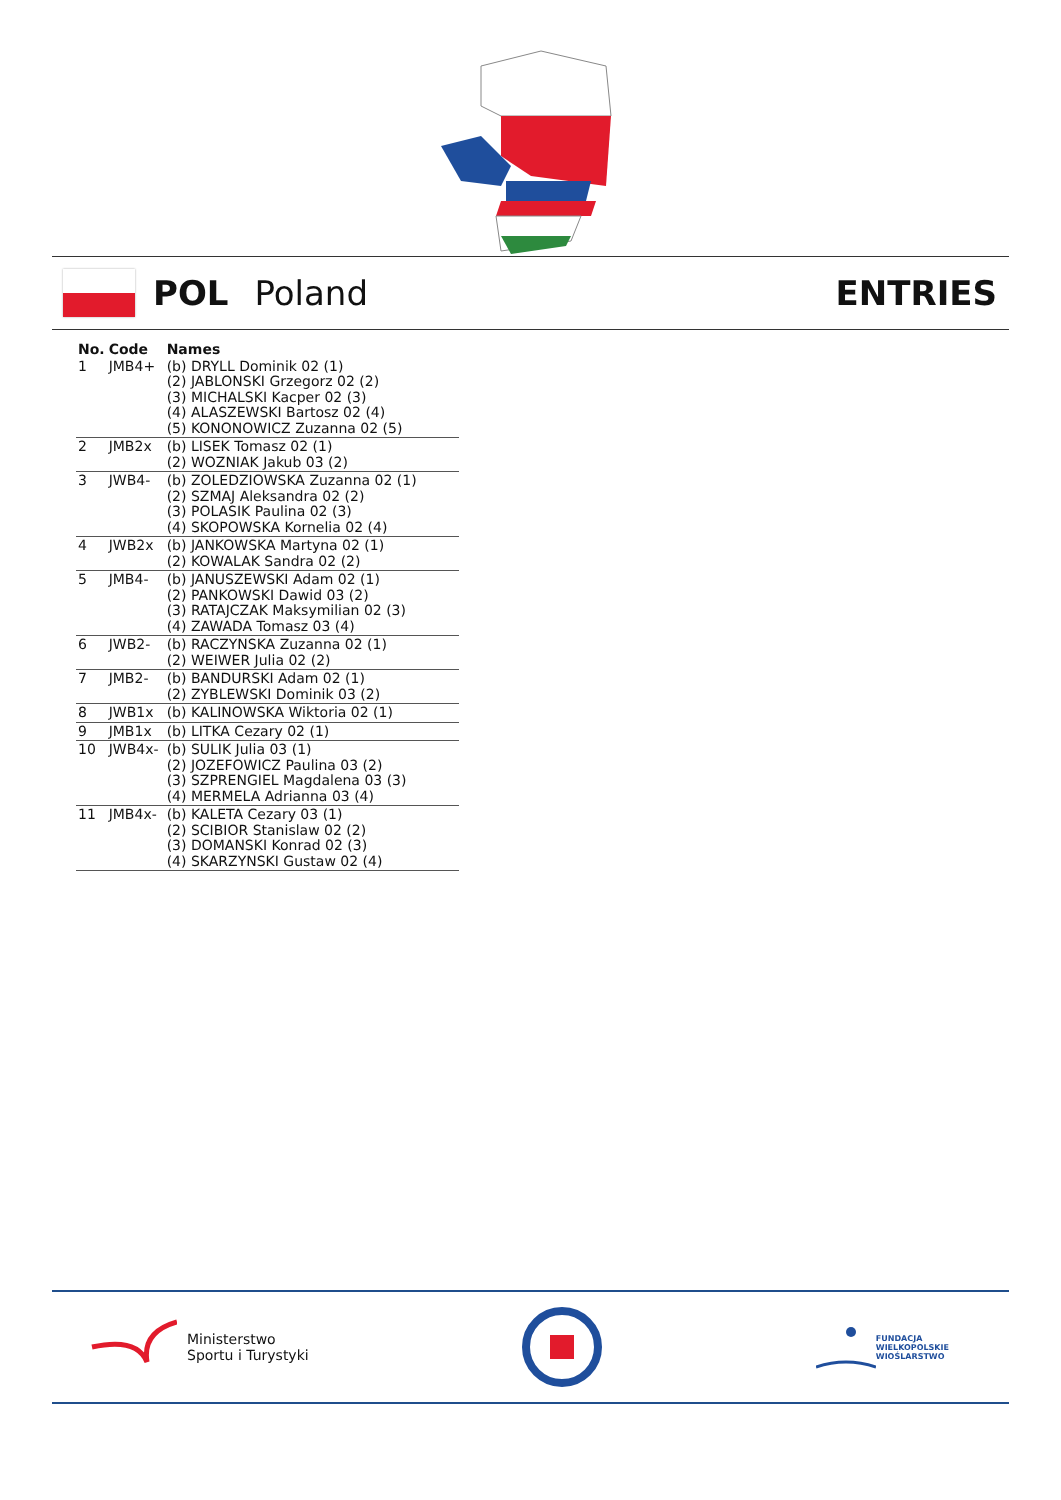POL Poland ENTRIES
| No. | Code | Names |
| --- | --- | --- |
| 1 | JMB4+ | (b) DRYLL Dominik 02 (1) (2) JABLONSKI Grzegorz 02 (2) (3) MICHALSKI Kacper 02 (3) (4) ALASZEWSKI Bartosz 02 (4) (5) KONONOWICZ Zuzanna 02 (5) |
| 2 | JMB2x | (b) LISEK Tomasz 02 (1) (2) WOZNIAK Jakub 03 (2) |
| 3 | JWB4- | (b) ZOLEDZIOWSKA Zuzanna 02 (1) (2) SZMAJ Aleksandra 02 (2) (3) POLASIK Paulina 02 (3) (4) SKOPOWSKA Kornelia 02 (4) |
| 4 | JWB2x | (b) JANKOWSKA Martyna 02 (1) (2) KOWALAK Sandra 02 (2) |
| 5 | JMB4- | (b) JANUSZEWSKI Adam 02 (1) (2) PANKOWSKI Dawid 03 (2) (3) RATAJCZAK Maksymilian 02 (3) (4) ZAWADA Tomasz 03 (4) |
| 6 | JWB2- | (b) RACZYNSKA Zuzanna 02 (1) (2) WEIWER Julia 02 (2) |
| 7 | JMB2- | (b) BANDURSKI Adam 02 (1) (2) ZYBLEWSKI Dominik 03 (2) |
| 8 | JWB1x | (b) KALINOWSKA Wiktoria 02 (1) |
| 9 | JMB1x | (b) LITKA Cezary 02 (1) |
| 10 | JWB4x- | (b) SULIK Julia 03 (1) (2) JOZEFOWICZ Paulina 03 (2) (3) SZPRENGIEL Magdalena 03 (3) (4) MERMELA Adrianna 03 (4) |
| 11 | JMB4x- | (b) KALETA Cezary 03 (1) (2) SCIBIOR Stanislaw 02 (2) (3) DOMANSKI Konrad 02 (3) (4) SKARZYNSKI Gustaw 02 (4) |
Ministerstwo
Sportu i Turystyki
FUNDACJA
WIELKOPOLSKIE
WIOŚLARSTWO